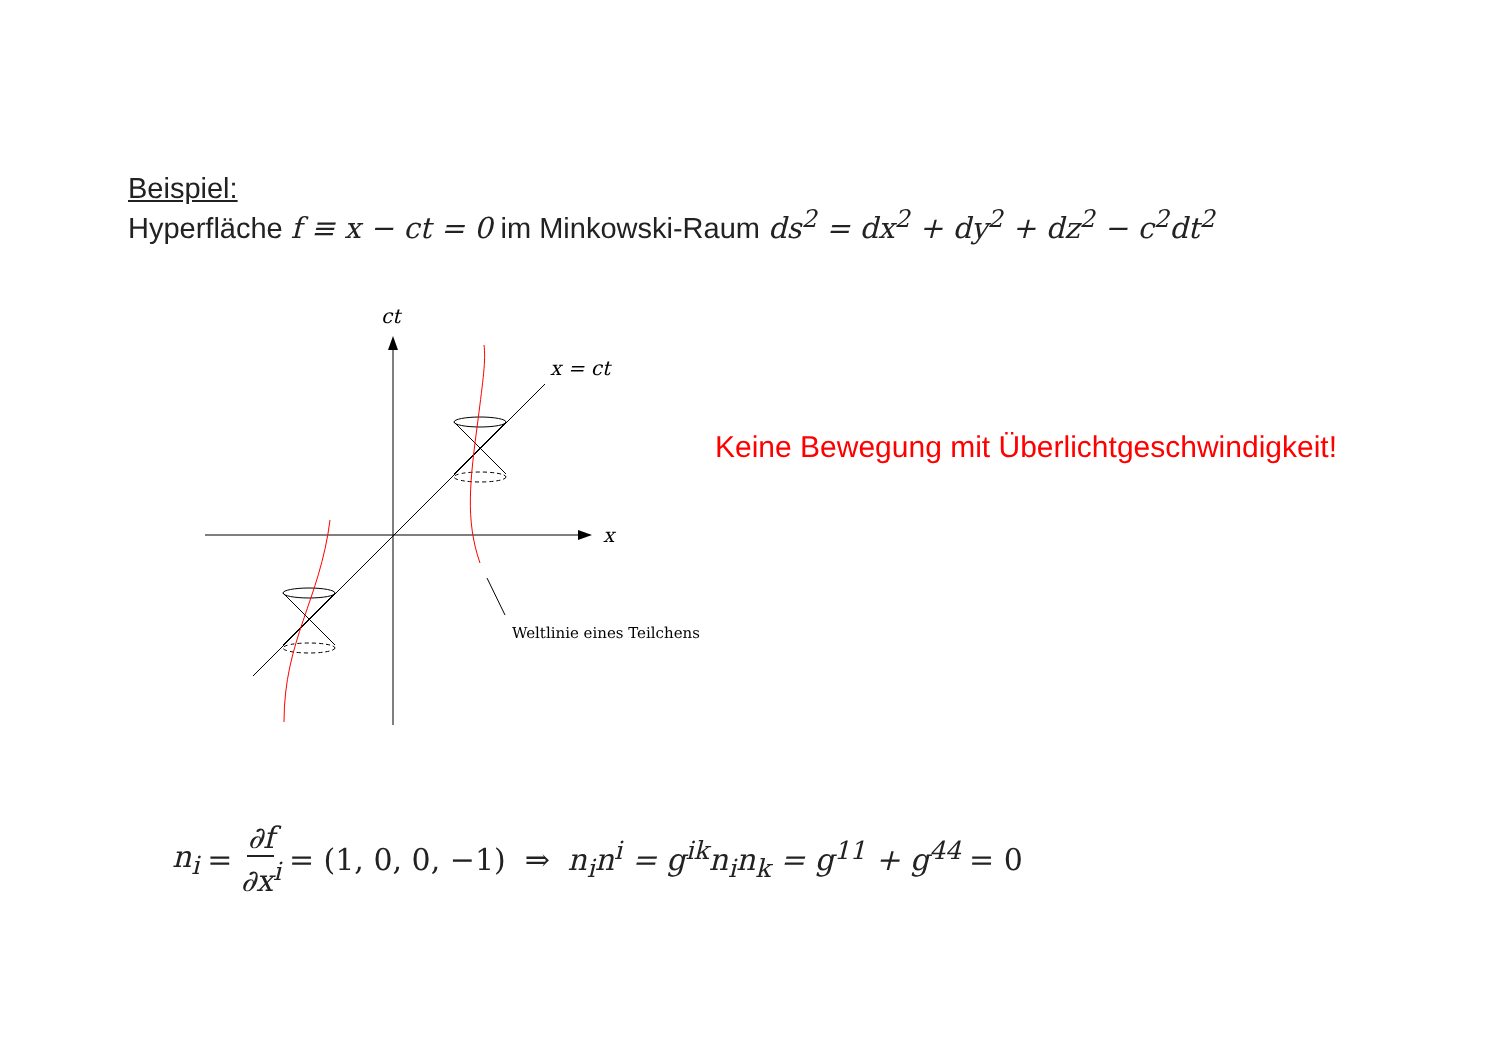Beispiel:
Hyperfläche f ≡ x − ct = 0 im Minkowski-Raum ds<sup>2</sup> = dx<sup>2</sup> + dy<sup>2</sup> + dz<sup>2</sup> − c<sup>2</sup>dt<sup>2</sup>
ct
x = ct
x
Weltlinie eines Teilchens
Keine Bewegung mit Überlichtgeschwindigkeit!
n<sub>i</sub> = ∂f ∂x<sup>i</sup> = (1, 0, 0, −1) ⇒ n<sub>i</sub>n<sup>i</sup> = g<sup>ik</sup>n<sub>i</sub>n<sub>k</sub> = g<sup>11</sup> + g<sup>44</sup> = 0